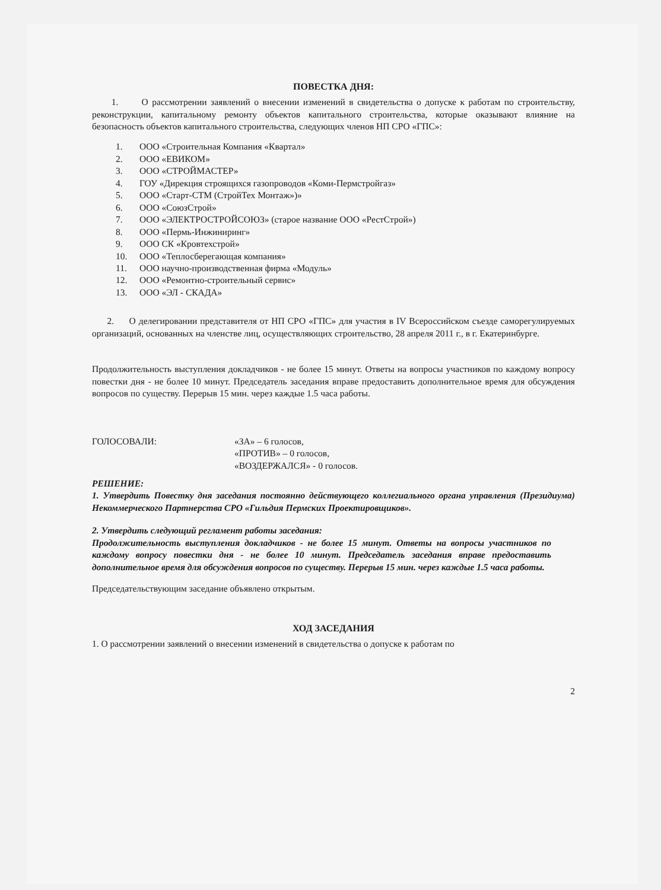ПОВЕСТКА ДНЯ:
1. О рассмотрении заявлений о внесении изменений в свидетельства о допуске к работам по строительству, реконструкции, капитальному ремонту объектов капитального строительства, которые оказывают влияние на безопасность объектов капитального строительства, следующих членов НП СРО «ГПС»:
1. ООО «Строительная Компания «Квартал»
2. ООО «ЕВИКОМ»
3. ООО «СТРОЙМАСТЕР»
4. ГОУ «Дирекция строящихся газопроводов «Коми-Пермстройгаз»
5. ООО «Старт-СТМ (СтройТех Монтаж»)»
6. ООО «СоюзСтрой»
7. ООО «ЭЛЕКТРОСТРОЙСОЮЗ» (старое название ООО «РестСтрой»)
8. ООО «Пермь-Инжиниринг»
9. ООО СК «Кровтехстрой»
10. ООО «Теплосберегающая компания»
11. ООО научно-производственная фирма «Модуль»
12. ООО «Ремонтно-строительный сервис»
13. ООО «ЭЛ - СКАДА»
2. О делегировании представителя от НП СРО «ГПС» для участия в IV Всероссийском съезде саморегулируемых организаций, основанных на членстве лиц, осуществляющих строительство, 28 апреля 2011 г., в г. Екатеринбурге.
Продолжительность выступления докладчиков - не более 15 минут. Ответы на вопросы участников по каждому вопросу повестки дня - не более 10 минут. Председатель заседания вправе предоставить дополнительное время для обсуждения вопросов по существу. Перерыв 15 мин. через каждые 1.5 часа работы.
ГОЛОСОВАЛИ: «ЗА» – 6 голосов,
«ПРОТИВ» – 0 голосов,
«ВОЗДЕРЖАЛСЯ» - 0 голосов.
РЕШЕНИЕ:
1. Утвердить Повестку дня заседания постоянно действующего коллегиального органа управления (Президиума) Некоммерческого Партнерства СРО «Гильдия Пермских Проектировщиков».
2. Утвердить следующий регламент работы заседания:
Продолжительность выступления докладчиков - не более 15 минут. Ответы на вопросы участников по каждому вопросу повестки дня - не более 10 минут. Председатель заседания вправе предоставить дополнительное время для обсуждения вопросов по существу. Перерыв 15 мин. через каждые 1.5 часа работы.
Председательствующим заседание объявлено открытым.
ХОД ЗАСЕДАНИЯ
1. О рассмотрении заявлений о внесении изменений в свидетельства о допуске к работам по
2